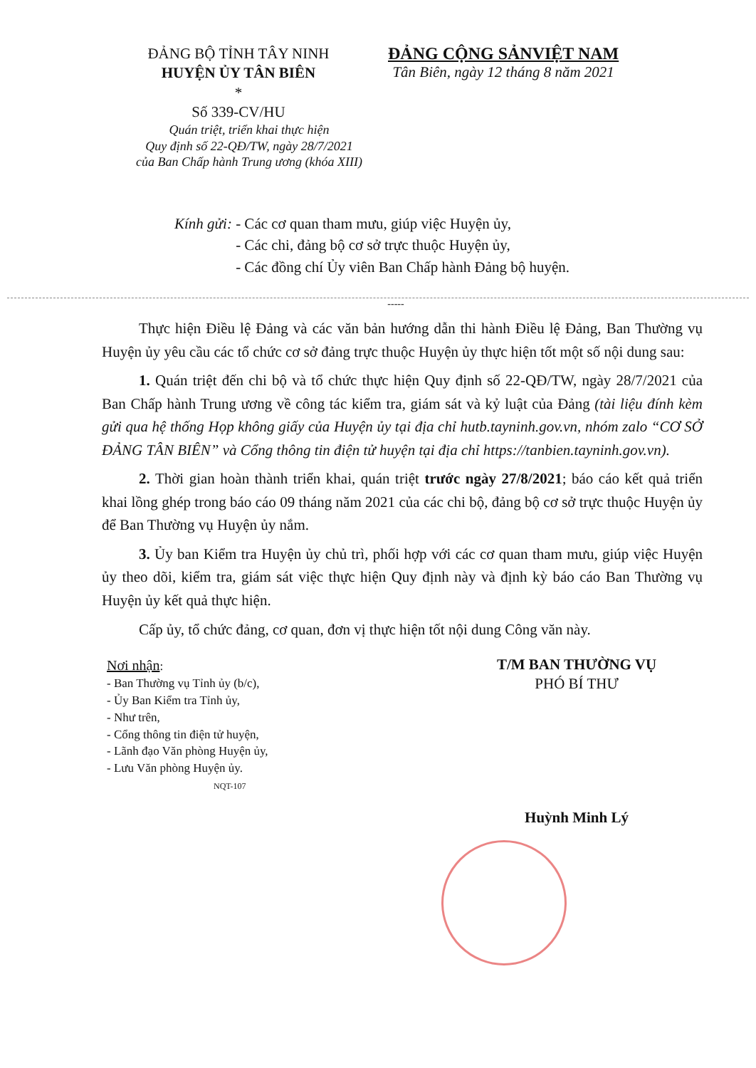ĐẢNG BỘ TỈNH TÂY NINH
HUYỆN ỦY TÂN BIÊN
*
Số 339-CV/HU
ĐẢNG CỘNG SẢNVIỆT NAM
Tân Biên, ngày 12 tháng 8 năm 2021
Quán triệt, triển khai thực hiện
Quy định số 22-QĐ/TW, ngày 28/7/2021
của Ban Chấp hành Trung ương (khóa XIII)
Kính gửi: - Các cơ quan tham mưu, giúp việc Huyện ủy,
- Các chi, đảng bộ cơ sở trực thuộc Huyện ủy,
- Các đồng chí Ủy viên Ban Chấp hành Đảng bộ huyện.
-----
Thực hiện Điều lệ Đảng và các văn bản hướng dẫn thi hành Điều lệ Đảng, Ban Thường vụ Huyện ủy yêu cầu các tổ chức cơ sở đảng trực thuộc Huyện ủy thực hiện tốt một số nội dung sau:
1. Quán triệt đến chi bộ và tổ chức thực hiện Quy định số 22-QĐ/TW, ngày 28/7/2021 của Ban Chấp hành Trung ương về công tác kiểm tra, giám sát và kỷ luật của Đảng (tài liệu đính kèm gửi qua hệ thống Họp không giấy của Huyện ủy tại địa chỉ hutb.tayninh.gov.vn, nhóm zalo “CƠ SỞ ĐẢNG TÂN BIÊN” và Cổng thông tin điện tử huyện tại địa chỉ https://tanbien.tayninh.gov.vn).
2. Thời gian hoàn thành triển khai, quán triệt trước ngày 27/8/2021; báo cáo kết quả triển khai lồng ghép trong báo cáo 09 tháng năm 2021 của các chi bộ, đảng bộ cơ sở trực thuộc Huyện ủy để Ban Thường vụ Huyện ủy nắm.
3. Ủy ban Kiểm tra Huyện ủy chủ trì, phối hợp với các cơ quan tham mưu, giúp việc Huyện ủy theo dõi, kiểm tra, giám sát việc thực hiện Quy định này và định kỳ báo cáo Ban Thường vụ Huyện ủy kết quả thực hiện.
Cấp ủy, tổ chức đảng, cơ quan, đơn vị thực hiện tốt nội dung Công văn này.
Nơi nhận:
- Ban Thường vụ Tỉnh ủy (b/c),
- Ủy Ban Kiểm tra Tỉnh ủy,
- Như trên,
- Cổng thông tin điện tử huyện,
- Lãnh đạo Văn phòng Huyện ủy,
- Lưu Văn phòng Huyện ủy.
NQT-107
T/M BAN THƯỜNG VỤ
PHÓ BÍ THƯ
Huỳnh Minh Lý